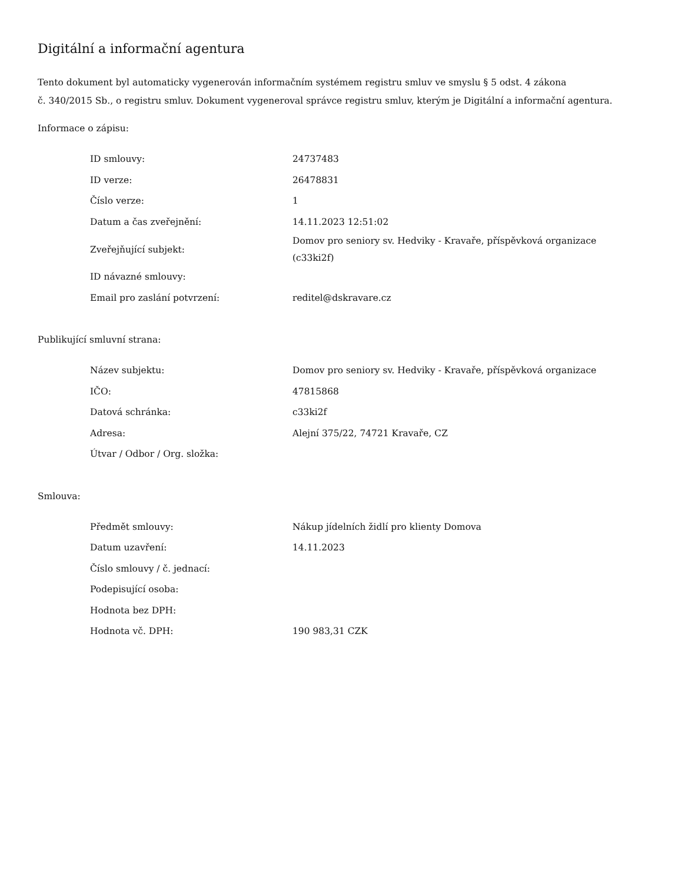Digitální a informační agentura
Tento dokument byl automaticky vygenerován informačním systémem registru smluv ve smyslu § 5 odst. 4 zákona
č. 340/2015 Sb., o registru smluv. Dokument vygeneroval správce registru smluv, kterým je Digitální a informační agentura.
Informace o zápisu:
| ID smlouvy: | 24737483 |
| ID verze: | 26478831 |
| Číslo verze: | 1 |
| Datum a čas zveřejnění: | 14.11.2023 12:51:02 |
| Zveřejňující subjekt: | Domov pro seniory sv. Hedviky - Kravaře, příspěvková organizace (c33ki2f) |
| ID návazné smlouvy: | |
| Email pro zaslání potvrzení: | reditel@dskravare.cz |
Publikující smluvní strana:
| Název subjektu: | Domov pro seniory sv. Hedviky - Kravaře, příspěvková organizace |
| IČO: | 47815868 |
| Datová schránka: | c33ki2f |
| Adresa: | Alejní 375/22, 74721 Kravaře, CZ |
| Útvar / Odbor / Org. složka: | |
Smlouva:
| Předmět smlouvy: | Nákup jídelních židlí pro klienty Domova |
| Datum uzavření: | 14.11.2023 |
| Číslo smlouvy / č. jednací: | |
| Podepisující osoba: | |
| Hodnota bez DPH: | |
| Hodnota vč. DPH: | 190 983,31 CZK |